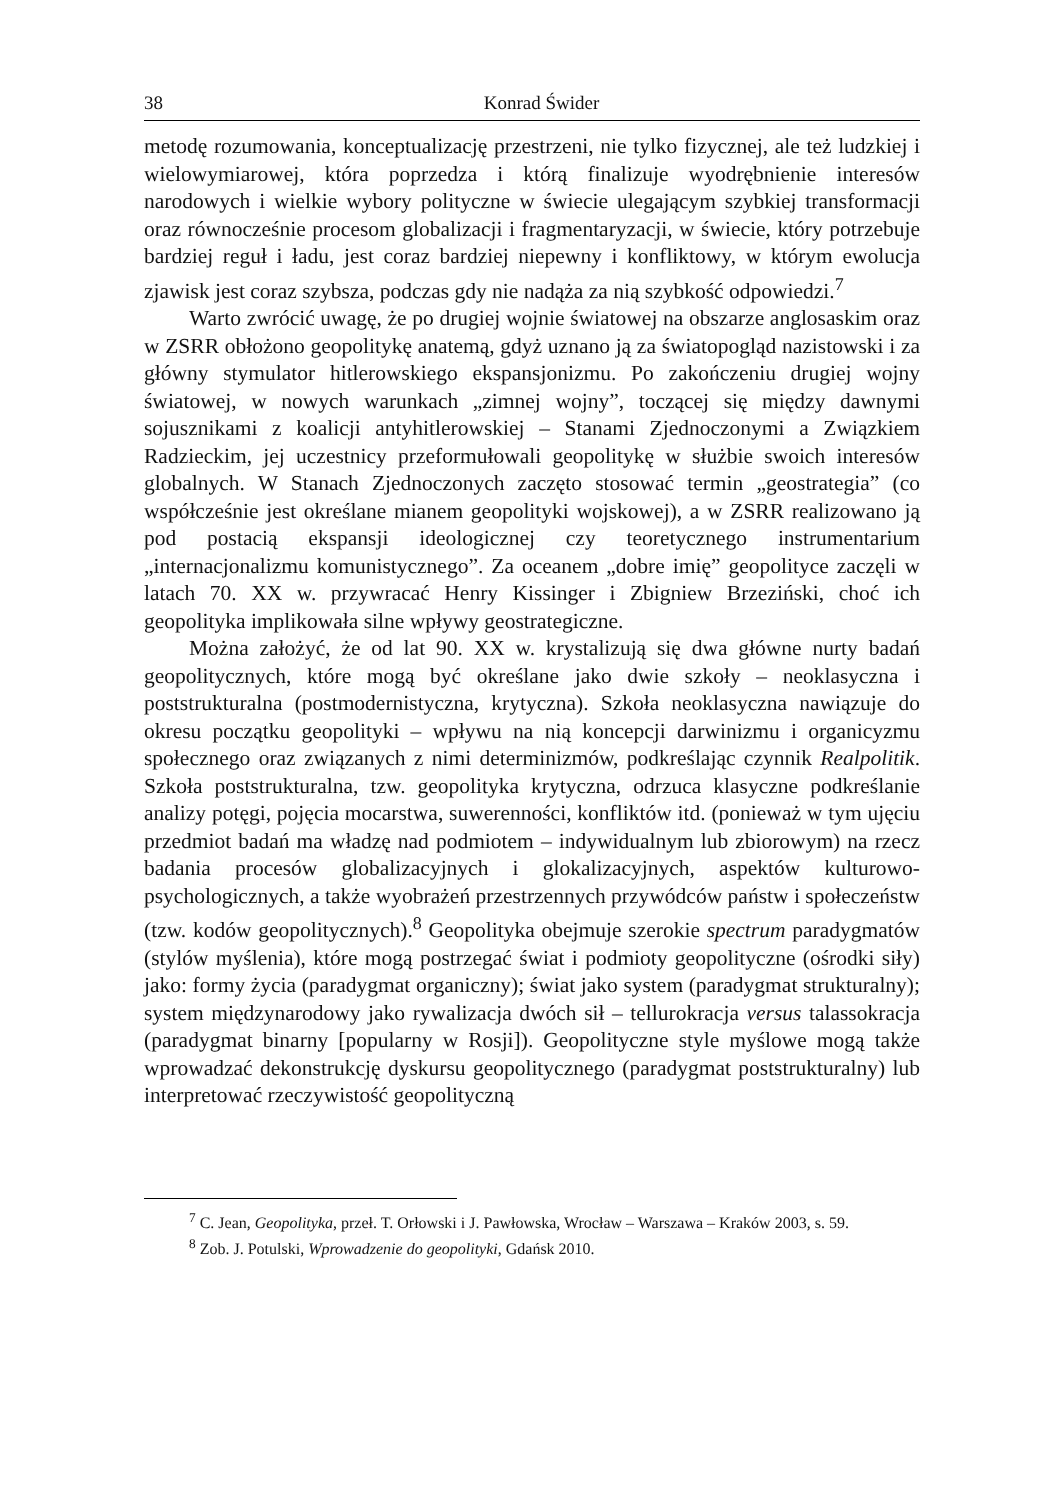38 Konrad Świder
metodę rozumowania, konceptualizację przestrzeni, nie tylko fizycznej, ale też ludzkiej i wielowymiarowej, która poprzedza i którą finalizuje wyodrębnienie interesów narodowych i wielkie wybory polityczne w świecie ulegającym szybkiej transformacji oraz równocześnie procesom globalizacji i fragmentaryzacji, w świecie, który potrzebuje bardziej reguł i ładu, jest coraz bardziej niepewny i konfliktowy, w którym ewolucja zjawisk jest coraz szybsza, podczas gdy nie nadąża za nią szybkość odpowiedzi.<sup>7</sup>
Warto zwrócić uwagę, że po drugiej wojnie światowej na obszarze anglosaskim oraz w ZSRR obłożono geopolitykę anatemą, gdyż uznano ją za światopogląd nazistowski i za główny stymulator hitlerowskiego ekspansjonizmu. Po zakończeniu drugiej wojny światowej, w nowych warunkach „zimnej wojny”, toczącej się między dawnymi sojusznikami z koalicji antyhitlerowskiej – Stanami Zjednoczonymi a Związkiem Radzieckim, jej uczestnicy przeformułowali geopolitykę w służbie swoich interesów globalnych. W Stanach Zjednoczonych zaczęto stosować termin „geostrategia” (co współcześnie jest określane mianem geopolityki wojskowej), a w ZSRR realizowano ją pod postacią ekspansji ideologicznej czy teoretycznego instrumentarium „internacjonalizmu komunistycznego”. Za oceanem „dobre imię” geopolityce zaczęli w latach 70. XX w. przywracać Henry Kissinger i Zbigniew Brzeziński, choć ich geopolityka implikowała silne wpływy geostrategiczne.
Można założyć, że od lat 90. XX w. krystalizują się dwa główne nurty badań geopolitycznych, które mogą być określane jako dwie szkoły – neoklasyczna i poststrukturalna (postmodernistyczna, krytyczna). Szkoła neoklasyczna nawiązuje do okresu początku geopolityki – wpływu na nią koncepcji darwinizmu i organicyzmu społecznego oraz związanych z nimi determinizmów, podkreślając czynnik Realpolitik. Szkoła poststrukturalna, tzw. geopolityka krytyczna, odrzuca klasyczne podkreślanie analizy potęgi, pojęcia mocarstwa, suwerenności, konfliktów itd. (ponieważ w tym ujęciu przedmiot badań ma władzę nad podmiotem – indywidualnym lub zbiorowym) na rzecz badania procesów globalizacyjnych i glokalizacyjnych, aspektów kulturowo-psychologicznych, a także wyobrażeń przestrzennych przywódców państw i społeczeństw (tzw. kodów geopolitycznych).<sup>8</sup> Geopolityka obejmuje szerokie spectrum paradygmatów (stylów myślenia), które mogą postrzegać świat i podmioty geopolityczne (ośrodki siły) jako: formy życia (paradygmat organiczny); świat jako system (paradygmat strukturalny); system międzynarodowy jako rywalizacja dwóch sił – tellurokracja versus talassokracja (paradygmat binarny [popularny w Rosji]). Geopolityczne style myślowe mogą także wprowadzać dekonstrukcję dyskursu geopolitycznego (paradygmat poststrukturalny) lub interpretować rzeczywistość geopolityczną
<sup>7</sup> C. Jean, Geopolityka, przeł. T. Orłowski i J. Pawłowska, Wrocław – Warszawa – Kraków 2003, s. 59.
<sup>8</sup> Zob. J. Potulski, Wprowadzenie do geopolityki, Gdańsk 2010.